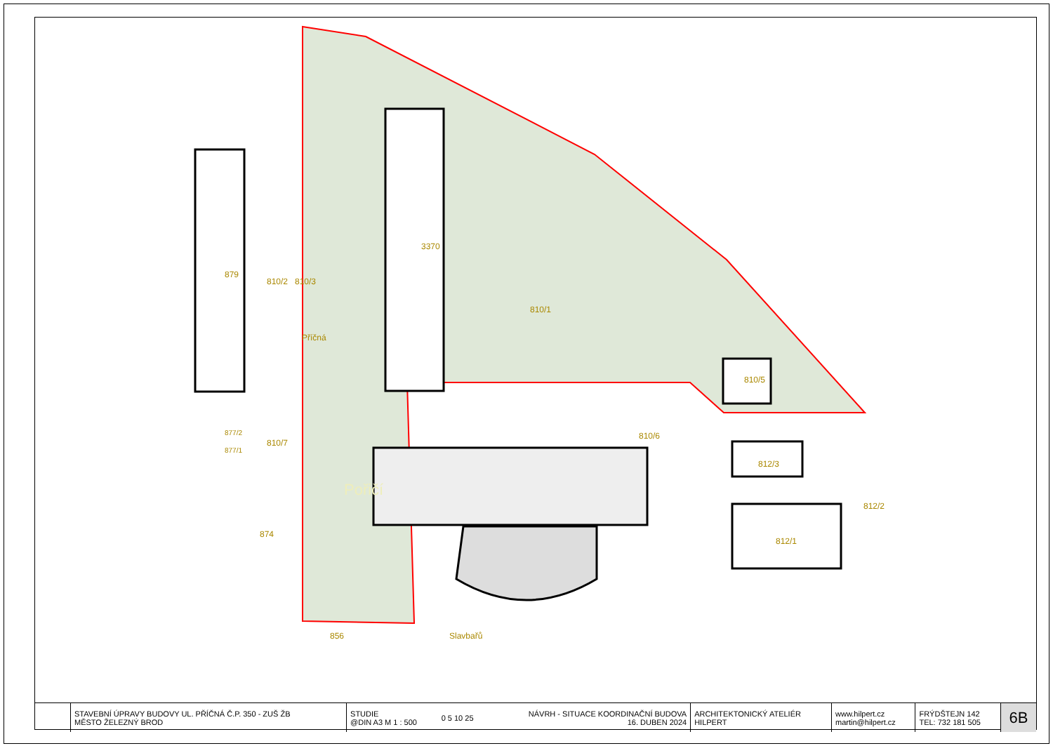3370
879
810/1
810/5
810/6
812/3
812/1
812/2
874
810/2
810/3
810/7
877/2
877/1
Příčná
Pořičí
Slavbařů
856
| | STAVEBNÍ ÚPRAVY BUDOVY UL. PŘÍČNÁ Č.P. 350 - ZUŠ ŽB MĚSTO ŽELEZNÝ BROD | STUDIE @DIN A3 M 1 : 500 | 0 5 10 25 | NÁVRH - SITUACE KOORDINAČNÍ BUDOVA 16. DUBEN 2024 | ARCHITEKTONICKÝ ATELIÉR HILPERT | www.hilpert.cz martin@hilpert.cz | FRÝDŠTEJN 142 TEL: 732 181 505 | 6B |